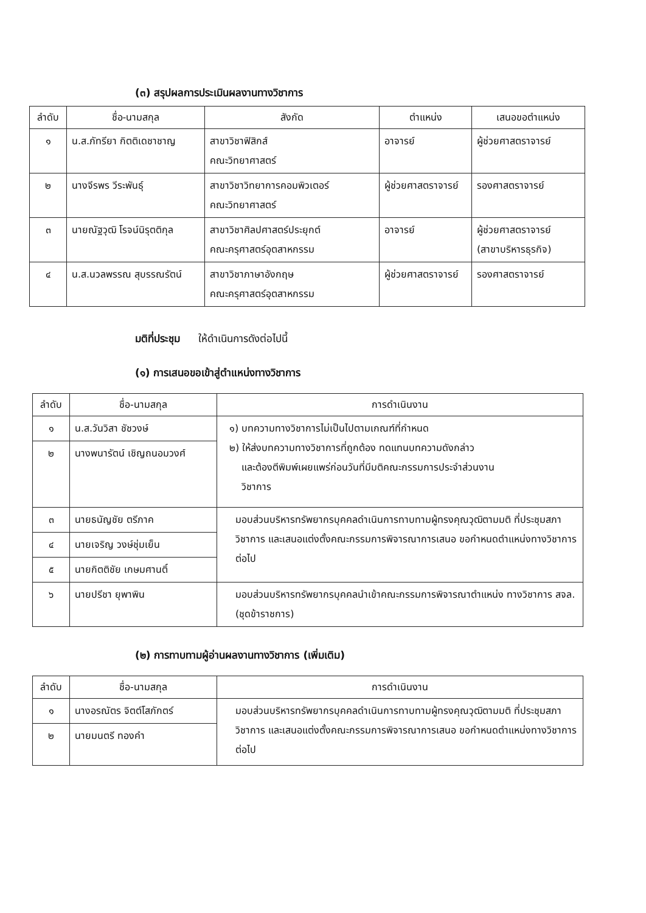(๓) สรุปผลการประเมินผลงานทางวิชาการ
| ลำดับ | ชื่อ-นามสกุล | สังกัด | ตำแหน่ง | เสนอขอตำแหน่ง |
| --- | --- | --- | --- | --- |
| ๑ | น.ส.ภัทรียา กิตติเดชาชาญ | สาขาวิชาฟิสิกส์ คณะวิทยาศาสตร์ | อาจารย์ | ผู้ช่วยศาสตราจารย์ |
| ๒ | นางจีรพร วีระพันธุ์ | สาขาวิชาวิทยาการคอมพิวเตอร์ คณะวิทยาศาสตร์ | ผู้ช่วยศาสตราจารย์ | รองศาสตราจารย์ |
| ๓ | นายณัฐวุฒิ โรจน์นิรุตติกุล | สาขาวิชาศิลปศาสตร์ประยุกต์ คณะครุศาสตร์อุตสาหกรรม | อาจารย์ | ผู้ช่วยศาสตราจารย์ (สาขาบริหารธุรกิจ) |
| ๔ | น.ส.นวลพรรณ สุบรรณรัตน์ | สาขาวิชาภาษาอังกฤษ คณะครุศาสตร์อุตสาหกรรม | ผู้ช่วยศาสตราจารย์ | รองศาสตราจารย์ |
มติที่ประชุม ให้ดำเนินการดังต่อไปนี้
(๑) การเสนอขอเข้าสู่ตำแหน่งทางวิชาการ
| ลำดับ | ชื่อ-นามสกุล | การดำเนินงาน |
| --- | --- | --- |
| ๑ | น.ส.วันวิสา ชัชวงษ์ | ๑) บทความทางวิชาการไม่เป็นไปตามเกณฑ์ที่กำหนด ๒) ให้ส่งบทความทางวิชาการที่ถูกต้อง ทดแทนบทความดังกล่าว และต้องตีพิมพ์เผยแพร่ก่อนวันที่มีมติคณะกรรมการประจำส่วนงาน วิชาการ |
| ๒ | นางพนารัตน์ เชิญถนอมวงศ์ | |
| ๓ | นายธนัญชัย ตรีภาค | มอบส่วนบริหารทรัพยากรบุคคลดำเนินการทาบทามผู้ทรงคุณวุฒิตามมติ ที่ประชุมสภาวิชาการ และเสนอแต่งตั้งคณะกรรมการพิจารณาการเสนอ ขอกำหนดตำแหน่งทางวิชาการต่อไป |
| ๔ | นายเจริญ วงษ์ชุ่มเย็น | |
| ๕ | นายกิตติชัย เกษมศานติ์ | |
| ๖ | นายปรีชา ยุพาพิน | มอบส่วนบริหารทรัพยากรบุคคลนำเข้าคณะกรรมการพิจารณาตำแหน่ง ทางวิชาการ สจล. (ชุดข้าราชการ) |
(๒) การทาบทามผู้อ่านผลงานทางวิชาการ (เพิ่มเติม)
| ลำดับ | ชื่อ-นามสกุล | การดำเนินงาน |
| --- | --- | --- |
| ๑ | นางอรณัตร จิตต์โสภักตร์ | มอบส่วนบริหารทรัพยากรบุคคลดำเนินการทาบทามผู้ทรงคุณวุฒิตามมติ ที่ประชุมสภาวิชาการ และเสนอแต่งตั้งคณะกรรมการพิจารณาการเสนอ ขอกำหนดตำแหน่งทางวิชาการต่อไป |
| ๒ | นายมนตรี ทองคำ | |